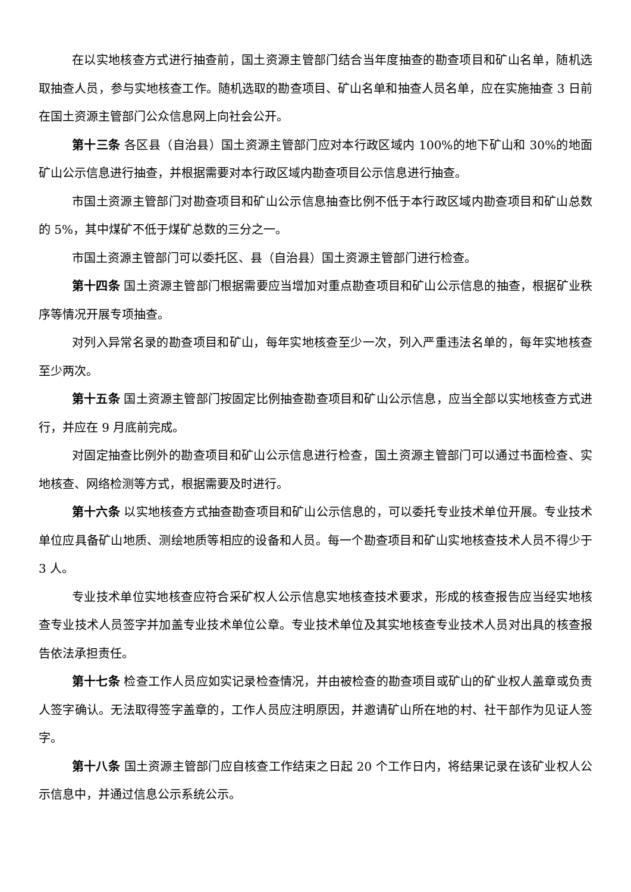在以实地核查方式进行抽查前，国土资源主管部门结合当年度抽查的勘查项目和矿山名单，随机选取抽查人员，参与实地核查工作。随机选取的勘查项目、矿山名单和抽查人员名单，应在实施抽查 3 日前在国土资源主管部门公众信息网上向社会公开。
第十三条 各区县（自治县）国土资源主管部门应对本行政区域内 100%的地下矿山和 30%的地面矿山公示信息进行抽查，并根据需要对本行政区域内勘查项目公示信息进行抽查。
市国土资源主管部门对勘查项目和矿山公示信息抽查比例不低于本行政区域内勘查项目和矿山总数的 5%，其中煤矿不低于煤矿总数的三分之一。
市国土资源主管部门可以委托区、县（自治县）国土资源主管部门进行检查。
第十四条 国土资源主管部门根据需要应当增加对重点勘查项目和矿山公示信息的抽查，根据矿业秩序等情况开展专项抽查。
对列入异常名录的勘查项目和矿山，每年实地核查至少一次，列入严重违法名单的，每年实地核查至少两次。
第十五条 国土资源主管部门按固定比例抽查勘查项目和矿山公示信息，应当全部以实地核查方式进行，并应在 9 月底前完成。
对固定抽查比例外的勘查项目和矿山公示信息进行检查，国土资源主管部门可以通过书面检查、实地核查、网络检测等方式，根据需要及时进行。
第十六条 以实地核查方式抽查勘查项目和矿山公示信息的，可以委托专业技术单位开展。专业技术单位应具备矿山地质、测绘地质等相应的设备和人员。每一个勘查项目和矿山实地核查技术人员不得少于 3 人。
专业技术单位实地核查应符合采矿权人公示信息实地核查技术要求，形成的核查报告应当经实地核查专业技术人员签字并加盖专业技术单位公章。专业技术单位及其实地核查专业技术人员对出具的核查报告依法承担责任。
第十七条 检查工作人员应如实记录检查情况，并由被检查的勘查项目或矿山的矿业权人盖章或负责人签字确认。无法取得签字盖章的，工作人员应注明原因，并邀请矿山所在地的村、社干部作为见证人签字。
第十八条 国土资源主管部门应自核查工作结束之日起 20 个工作日内，将结果记录在该矿业权人公示信息中，并通过信息公示系统公示。